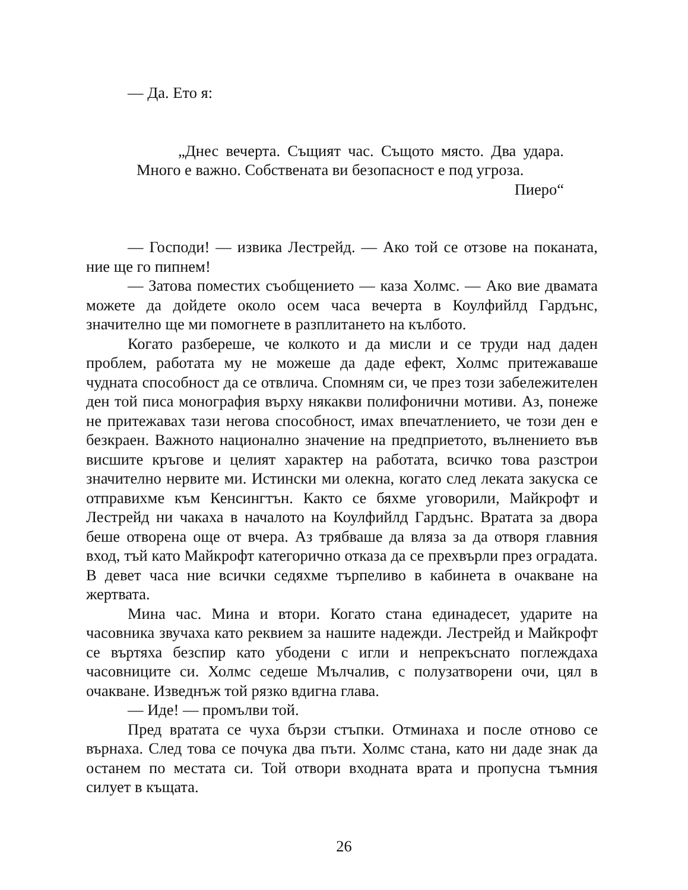— Да. Ето я:
„Днес вечерта. Същият час. Същото място. Два удара. Много е важно. Собствената ви безопасност е под угроза.
Пиеро“
— Господи! — извика Лестрейд. — Ако той се отзове на поканата, ние ще го пипнем!
— Затова поместих съобщението — каза Холмс. — Ако вие двамата можете да дойдете около осем часа вечерта в Коулфийлд Гардънс, значително ще ми помогнете в разплитането на кълбото.
Когато разбереше, че колкото и да мисли и се труди над даден проблем, работата му не можеше да даде ефект, Холмс притежаваше чудната способност да се отвлича. Спомням си, че през този забележителен ден той писа монография върху някакви полифонични мотиви. Аз, понеже не притежавах тази негова способност, имах впечатлението, че този ден е безкраен. Важното национално значение на предприетото, вълнението във висшите кръгове и целият характер на работата, всичко това разстрои значително нервите ми. Истински ми олекна, когато след леката закуска се отправихме към Кенсингтън. Както се бяхме уговорили, Майкрофт и Лестрейд ни чакаха в началото на Коулфийлд Гардънс. Вратата за двора беше отворена още от вчера. Аз трябваше да вляза за да отворя главния вход, тъй като Майкрофт категорично отказа да се прехвърли през оградата. В девет часа ние всички седяхме търпеливо в кабинета в очакване на жертвата.
Мина час. Мина и втори. Когато стана единадесет, ударите на часовника звучаха като реквием за нашите надежди. Лестрейд и Майкрофт се въртяха безспир като убодени с игли и непрекъснато поглеждаха часовниците си. Холмс седеше Мълчалив, с полузатворени очи, цял в очакване. Изведнъж той рязко вдигна глава.
— Иде! — промълви той.
Пред вратата се чуха бързи стъпки. Отминаха и после отново се върнаха. След това се почука два пъти. Холмс стана, като ни даде знак да останем по местата си. Той отвори входната врата и пропусна тъмния силует в къщата.
26